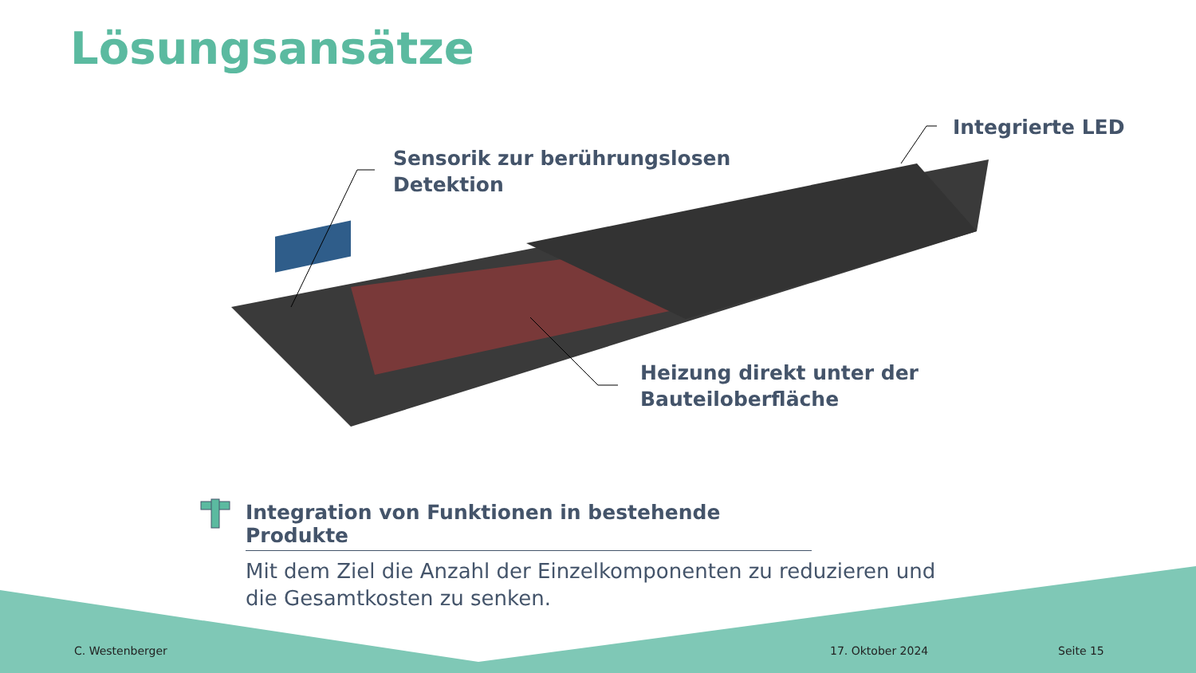Lösungsansätze
Sensorik zur berührungslosen
Detektion
Integrierte LED
Heizung direkt unter der
Bauteiloberfläche
Integration von Funktionen in bestehende Produkte
Mit dem Ziel die Anzahl der Einzelkomponenten zu reduzieren und die Gesamtkosten zu senken.
C. Westenberger 17. Oktober 2024 Seite 15